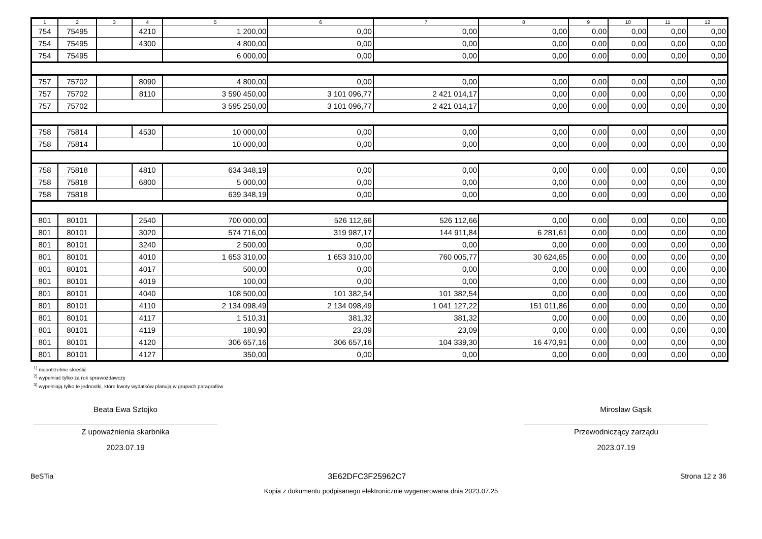| 1 | 2 | 3 | 4 | 5 | 6 | 7 | 8 | 9 | 10 | 11 | 12 |
| --- | --- | --- | --- | --- | --- | --- | --- | --- | --- | --- | --- |
| 754 | 75495 | | 4210 | 1 200,00 | 0,00 | 0,00 | 0,00 | 0,00 | 0,00 | 0,00 | 0,00 |
| 754 | 75495 | | 4300 | 4 800,00 | 0,00 | 0,00 | 0,00 | 0,00 | 0,00 | 0,00 | 0,00 |
| 754 | 75495 | | | 6 000,00 | 0,00 | 0,00 | 0,00 | 0,00 | 0,00 | 0,00 | 0,00 |
| 757 | 75702 | | 8090 | 4 800,00 | 0,00 | 0,00 | 0,00 | 0,00 | 0,00 | 0,00 | 0,00 |
| 757 | 75702 | | 8110 | 3 590 450,00 | 3 101 096,77 | 2 421 014,17 | 0,00 | 0,00 | 0,00 | 0,00 | 0,00 |
| 757 | 75702 | | | 3 595 250,00 | 3 101 096,77 | 2 421 014,17 | 0,00 | 0,00 | 0,00 | 0,00 | 0,00 |
| 758 | 75814 | | 4530 | 10 000,00 | 0,00 | 0,00 | 0,00 | 0,00 | 0,00 | 0,00 | 0,00 |
| 758 | 75814 | | | 10 000,00 | 0,00 | 0,00 | 0,00 | 0,00 | 0,00 | 0,00 | 0,00 |
| 758 | 75818 | | 4810 | 634 348,19 | 0,00 | 0,00 | 0,00 | 0,00 | 0,00 | 0,00 | 0,00 |
| 758 | 75818 | | 6800 | 5 000,00 | 0,00 | 0,00 | 0,00 | 0,00 | 0,00 | 0,00 | 0,00 |
| 758 | 75818 | | | 639 348,19 | 0,00 | 0,00 | 0,00 | 0,00 | 0,00 | 0,00 | 0,00 |
| 801 | 80101 | | 2540 | 700 000,00 | 526 112,66 | 526 112,66 | 0,00 | 0,00 | 0,00 | 0,00 | 0,00 |
| 801 | 80101 | | 3020 | 574 716,00 | 319 987,17 | 144 911,84 | 6 281,61 | 0,00 | 0,00 | 0,00 | 0,00 |
| 801 | 80101 | | 3240 | 2 500,00 | 0,00 | 0,00 | 0,00 | 0,00 | 0,00 | 0,00 | 0,00 |
| 801 | 80101 | | 4010 | 1 653 310,00 | 1 653 310,00 | 760 005,77 | 30 624,65 | 0,00 | 0,00 | 0,00 | 0,00 |
| 801 | 80101 | | 4017 | 500,00 | 0,00 | 0,00 | 0,00 | 0,00 | 0,00 | 0,00 | 0,00 |
| 801 | 80101 | | 4019 | 100,00 | 0,00 | 0,00 | 0,00 | 0,00 | 0,00 | 0,00 | 0,00 |
| 801 | 80101 | | 4040 | 108 500,00 | 101 382,54 | 101 382,54 | 0,00 | 0,00 | 0,00 | 0,00 | 0,00 |
| 801 | 80101 | | 4110 | 2 134 098,49 | 2 134 098,49 | 1 041 127,22 | 151 011,86 | 0,00 | 0,00 | 0,00 | 0,00 |
| 801 | 80101 | | 4117 | 1 510,31 | 381,32 | 381,32 | 0,00 | 0,00 | 0,00 | 0,00 | 0,00 |
| 801 | 80101 | | 4119 | 180,90 | 23,09 | 23,09 | 0,00 | 0,00 | 0,00 | 0,00 | 0,00 |
| 801 | 80101 | | 4120 | 306 657,16 | 306 657,16 | 104 339,30 | 16 470,91 | 0,00 | 0,00 | 0,00 | 0,00 |
| 801 | 80101 | | 4127 | 350,00 | 0,00 | 0,00 | 0,00 | 0,00 | 0,00 | 0,00 | 0,00 |
<sup>1)</sup> niepotrzebne skreślić
<sup>2)</sup> wypełniać tylko za rok sprawozdawczy
<sup>3)</sup> wypełniają tylko te jednostki, które kwoty wydatków planują w grupach paragrafów
Beata Ewa Sztojko
Z upoważnienia skarbnika
2023.07.19
Mirosław Gąsik
Przewodniczący zarządu
2023.07.19
BeSTia 3E62DFC3F25962C7 Strona 12 z 36
Kopia z dokumentu podpisanego elektronicznie wygenerowana dnia 2023.07.25